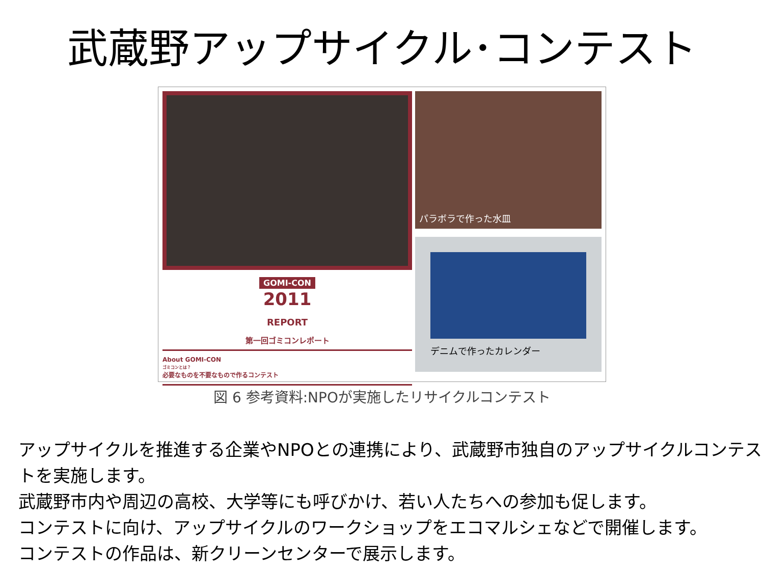武蔵野アップサイクル･コンテスト
GOMI-CON
2011
REPORT
第一回ゴミコンレポート
About GOMI-CON
ゴミコンとは？
必要なものを不要なもので作るコンテスト
パラボラで作った水皿
デニムで作ったカレンダー
図 6 参考資料:NPOが実施したリサイクルコンテスト
アップサイクルを推進する企業やNPOとの連携により、武蔵野市独自のアップサイクルコンテストを実施します。
武蔵野市内や周辺の高校、大学等にも呼びかけ、若い人たちへの参加も促します。
コンテストに向け、アップサイクルのワークショップをエコマルシェなどで開催します。
コンテストの作品は、新クリーンセンターで展示します。